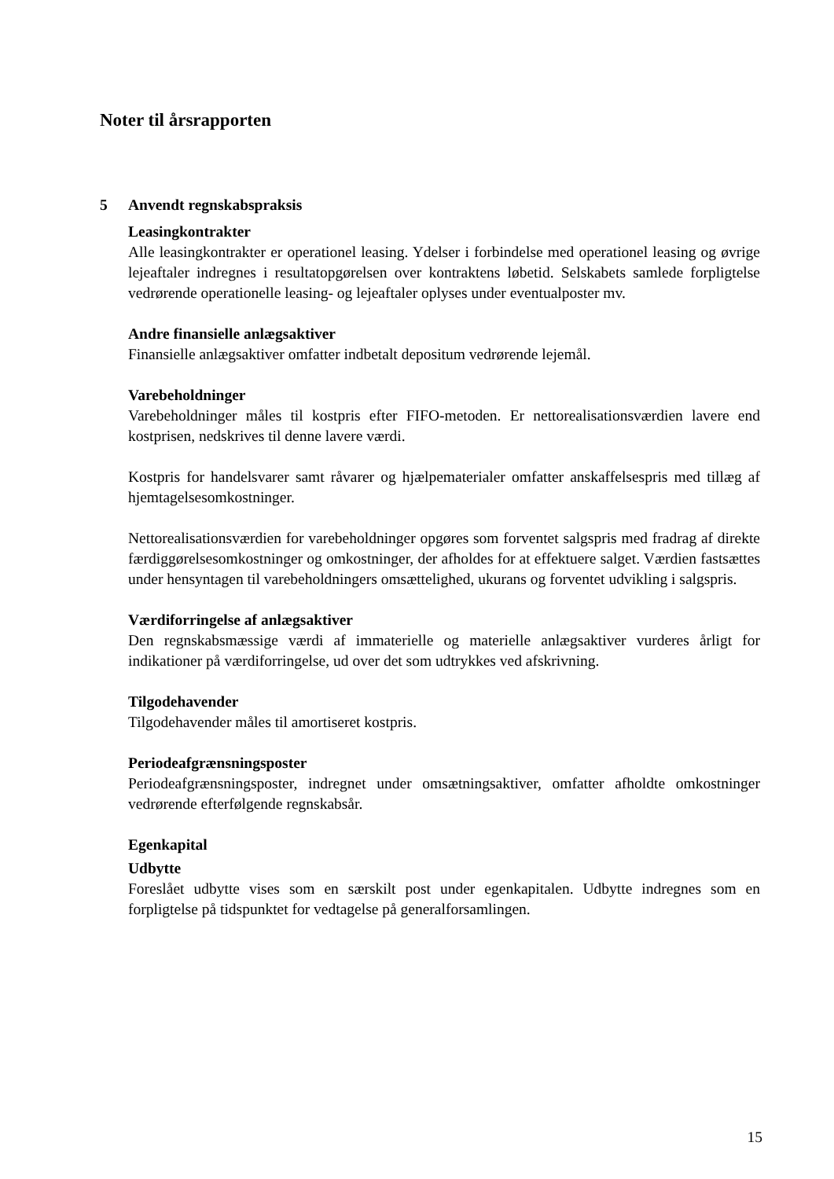Noter til årsrapporten
5 Anvendt regnskabspraksis
Leasingkontrakter
Alle leasingkontrakter er operationel leasing. Ydelser i forbindelse med operationel leasing og øvrige lejeaftaler indregnes i resultatopgørelsen over kontraktens løbetid. Selskabets samlede forpligtelse vedrørende operationelle leasing- og lejeaftaler oplyses under eventualposter mv.
Andre finansielle anlægsaktiver
Finansielle anlægsaktiver omfatter indbetalt depositum vedrørende lejemål.
Varebeholdninger
Varebeholdninger måles til kostpris efter FIFO-metoden. Er nettorealisationsværdien lavere end kostprisen, nedskrives til denne lavere værdi.
Kostpris for handelsvarer samt råvarer og hjælpematerialer omfatter anskaffelsespris med tillæg af hjemtagelsesomkostninger.
Nettorealisationsværdien for varebeholdninger opgøres som forventet salgspris med fradrag af direkte færdiggørelsesomkostninger og omkostninger, der afholdes for at effektuere salget. Værdien fastsættes under hensyntagen til varebeholdningers omsættelighed, ukurans og forventet udvikling i salgspris.
Værdiforringelse af anlægsaktiver
Den regnskabsmæssige værdi af immaterielle og materielle anlægsaktiver vurderes årligt for indikationer på værdiforringelse, ud over det som udtrykkes ved afskrivning.
Tilgodehavender
Tilgodehavender måles til amortiseret kostpris.
Periodeafgrænsningsposter
Periodeafgrænsningsposter, indregnet under omsætningsaktiver, omfatter afholdte omkostninger vedrørende efterfølgende regnskabsår.
Egenkapital
Udbytte
Foreslået udbytte vises som en særskilt post under egenkapitalen. Udbytte indregnes som en forpligtelse på tidspunktet for vedtagelse på generalforsamlingen.
15